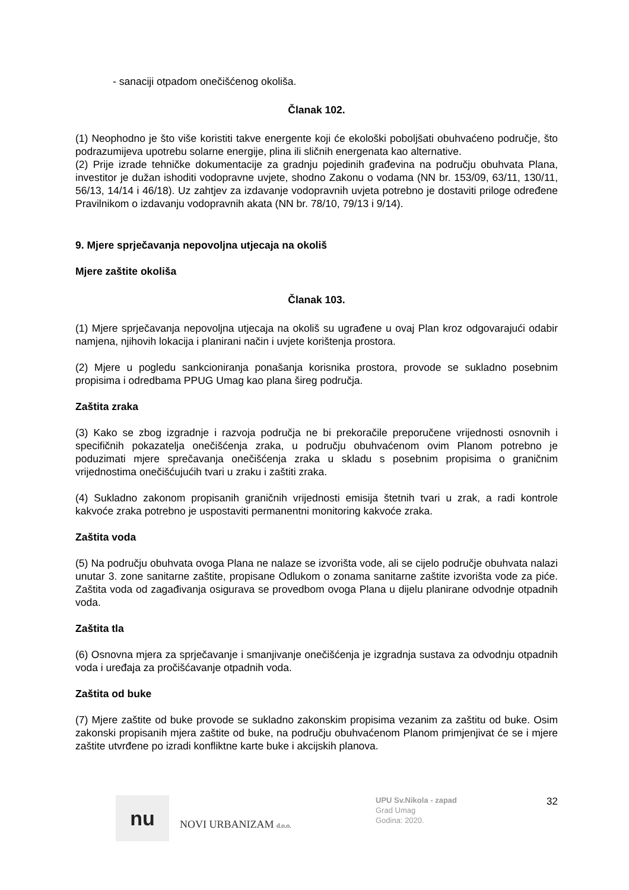- sanaciji otpadom onečišćenog okoliša.
Članak 102.
(1) Neophodno je što više koristiti takve energente koji će ekološki poboljšati obuhvaćeno područje, što podrazumijeva upotrebu solarne energije, plina ili sličnih energenata kao alternative.
(2) Prije izrade tehničke dokumentacije za gradnju pojedinih građevina na području obuhvata Plana, investitor je dužan ishoditi vodopravne uvjete, shodno Zakonu o vodama (NN br. 153/09, 63/11, 130/11, 56/13, 14/14 i 46/18). Uz zahtjev za izdavanje vodopravnih uvjeta potrebno je dostaviti priloge određene Pravilnikom o izdavanju vodopravnih akata (NN br. 78/10, 79/13 i 9/14).
9. Mjere sprječavanja nepovoljna utjecaja na okoliš
Mjere zaštite okoliša
Članak 103.
(1) Mjere sprječavanja nepovoljna utjecaja na okoliš su ugrađene u ovaj Plan kroz odgovarajući odabir namjena, njihovih lokacija i planirani način i uvjete korištenja prostora.
(2) Mjere u pogledu sankcioniranja ponašanja korisnika prostora, provode se sukladno posebnim propisima i odredbama PPUG Umag kao plana šireg područja.
Zaštita zraka
(3) Kako se zbog izgradnje i razvoja područja ne bi prekoračile preporučene vrijednosti osnovnih i specifičnih pokazatelja onečišćenja zraka, u području obuhvaćenom ovim Planom potrebno je poduzimati mjere sprečavanja onečišćenja zraka u skladu s posebnim propisima o graničnim vrijednostima onečišćujućih tvari u zraku i zaštiti zraka.
(4) Sukladno zakonom propisanih graničnih vrijednosti emisija štetnih tvari u zrak, a radi kontrole kakvoće zraka potrebno je uspostaviti permanentni monitoring kakvoće zraka.
Zaštita voda
(5) Na području obuhvata ovoga Plana ne nalaze se izvorišta vode, ali se cijelo područje obuhvata nalazi unutar 3. zone sanitarne zaštite, propisane Odlukom o zonama sanitarne zaštite izvorišta vode za piće. Zaštita voda od zagađivanja osigurava se provedbom ovoga Plana u dijelu planirane odvodnje otpadnih voda.
Zaštita tla
(6) Osnovna mjera za sprječavanje i smanjivanje onečišćenja je izgradnja sustava za odvodnju otpadnih voda i uređaja za pročišćavanje otpadnih voda.
Zaštita od buke
(7) Mjere zaštite od buke provode se sukladno zakonskim propisima vezanim za zaštitu od buke. Osim zakonski propisanih mjera zaštite od buke, na području obuhvaćenom Planom primjenjivat će se i mjere zaštite utvrđene po izradi konfliktne karte buke i akcijskih planova.
nu
NOVI URBANIZAM d.o.o.
UPU Sv.Nikola - zapad
Grad Umag
Godina: 2020.
32